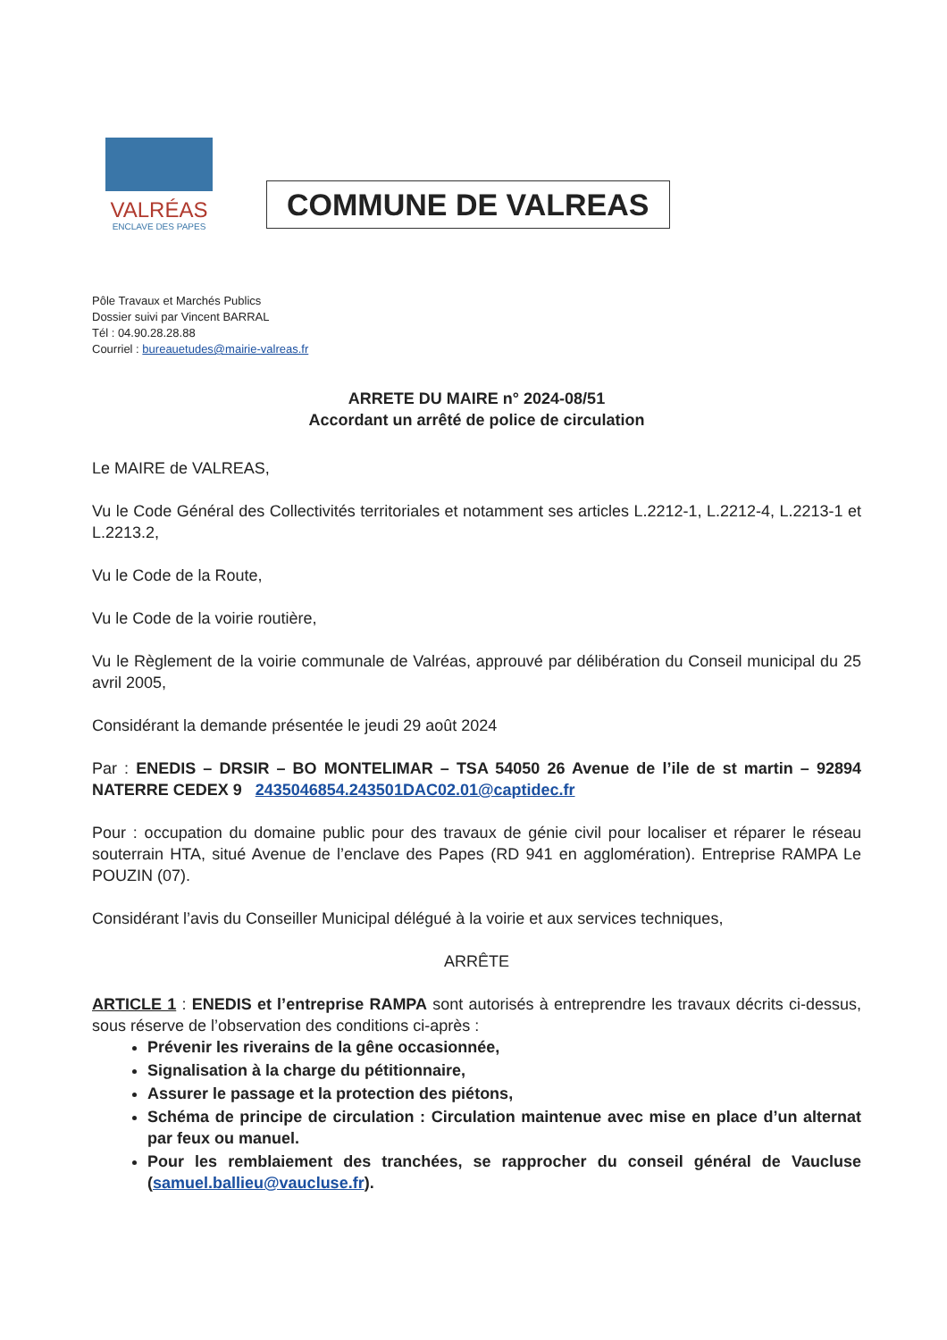VALRÉAS
ENCLAVE DES PAPES
COMMUNE DE VALREAS
Pôle Travaux et Marchés Publics
Dossier suivi par Vincent BARRAL
Tél : 04.90.28.28.88
Courriel : bureauetudes@mairie-valreas.fr
ARRETE DU MAIRE n° 2024-08/51
Accordant un arrêté de police de circulation
Le MAIRE de VALREAS,
Vu le Code Général des Collectivités territoriales et notamment ses articles L.2212-1, L.2212-4, L.2213-1 et L.2213.2,
Vu le Code de la Route,
Vu le Code de la voirie routière,
Vu le Règlement de la voirie communale de Valréas, approuvé par délibération du Conseil municipal du 25 avril 2005,
Considérant la demande présentée le jeudi 29 août 2024
Par : ENEDIS – DRSIR – BO MONTELIMAR – TSA 54050 26 Avenue de l’ile de st martin – 92894 NATERRE CEDEX 9 2435046854.243501DAC02.01@captidec.fr
Pour : occupation du domaine public pour des travaux de génie civil pour localiser et réparer le réseau souterrain HTA, situé Avenue de l’enclave des Papes (RD 941 en agglomération). Entreprise RAMPA Le POUZIN (07).
Considérant l’avis du Conseiller Municipal délégué à la voirie et aux services techniques,
ARRÊTE
ARTICLE 1 : ENEDIS et l’entreprise RAMPA sont autorisés à entreprendre les travaux décrits ci-dessus, sous réserve de l’observation des conditions ci-après :
Prévenir les riverains de la gêne occasionnée,
Signalisation à la charge du pétitionnaire,
Assurer le passage et la protection des piétons,
Schéma de principe de circulation : Circulation maintenue avec mise en place d’un alternat par feux ou manuel.
Pour les remblaiement des tranchées, se rapprocher du conseil général de Vaucluse (samuel.ballieu@vaucluse.fr).